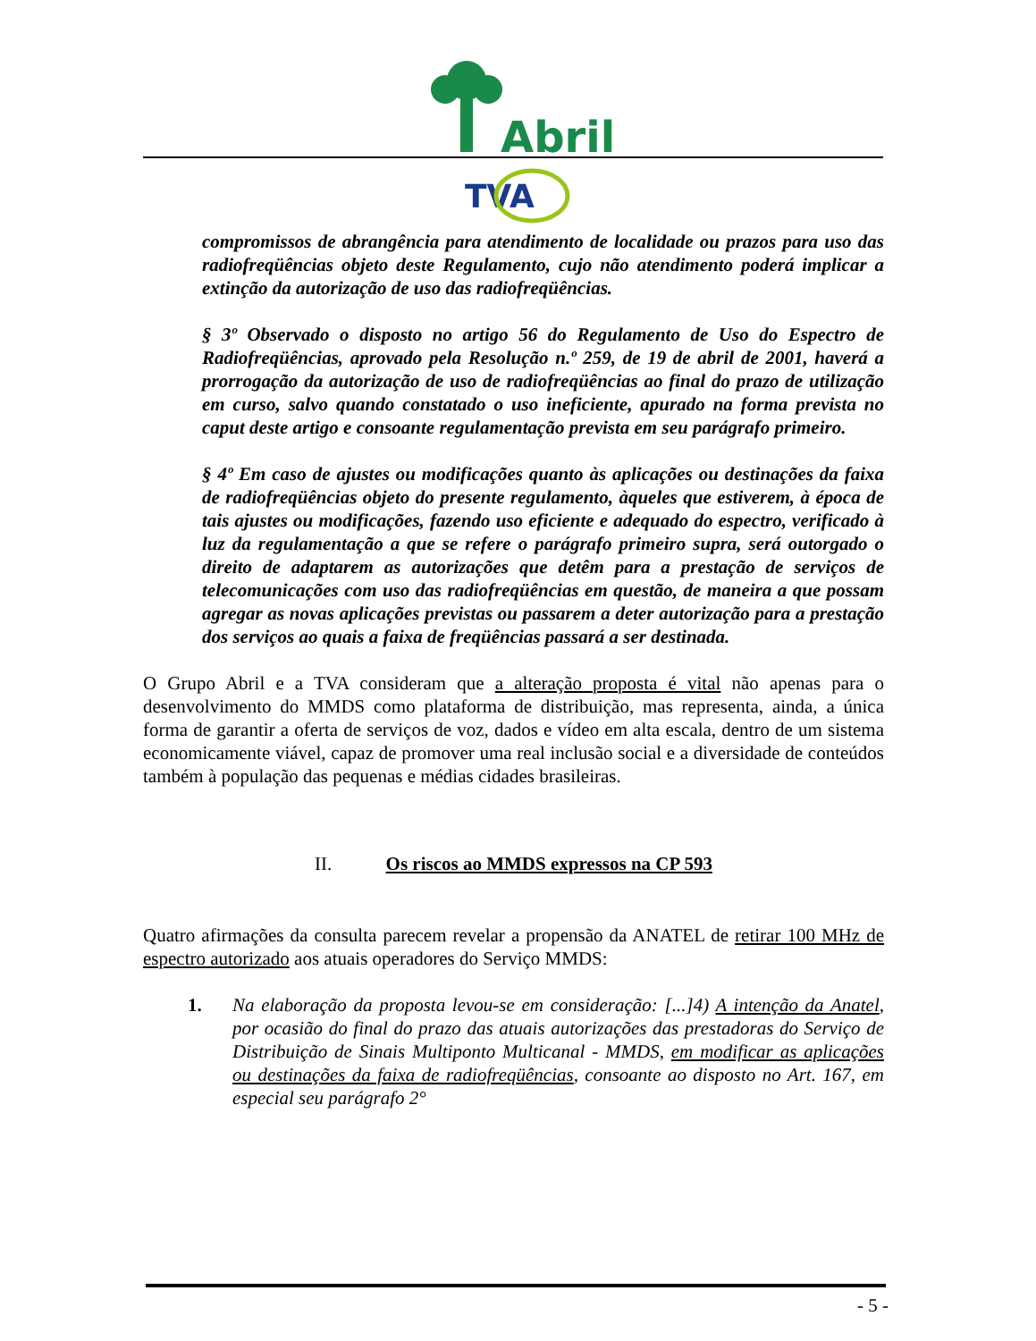Abril
TVA
compromissos de abrangência para atendimento de localidade ou prazos para uso das radiofreqüências objeto deste Regulamento, cujo não atendimento poderá implicar a extinção da autorização de uso das radiofreqüências.
§ 3º Observado o disposto no artigo 56 do Regulamento de Uso do Espectro de Radiofreqüências, aprovado pela Resolução n.º 259, de 19 de abril de 2001, haverá a prorrogação da autorização de uso de radiofreqüências ao final do prazo de utilização em curso, salvo quando constatado o uso ineficiente, apurado na forma prevista no caput deste artigo e consoante regulamentação prevista em seu parágrafo primeiro.
§ 4º Em caso de ajustes ou modificações quanto às aplicações ou destinações da faixa de radiofreqüências objeto do presente regulamento, àqueles que estiverem, à época de tais ajustes ou modificações, fazendo uso eficiente e adequado do espectro, verificado à luz da regulamentação a que se refere o parágrafo primeiro supra, será outorgado o direito de adaptarem as autorizações que detêm para a prestação de serviços de telecomunicações com uso das radiofreqüências em questão, de maneira a que possam agregar as novas aplicações previstas ou passarem a deter autorização para a prestação dos serviços ao quais a faixa de freqüências passará a ser destinada.
O Grupo Abril e a TVA consideram que a alteração proposta é vital não apenas para o desenvolvimento do MMDS como plataforma de distribuição, mas representa, ainda, a única forma de garantir a oferta de serviços de voz, dados e vídeo em alta escala, dentro de um sistema economicamente viável, capaz de promover uma real inclusão social e a diversidade de conteúdos também à população das pequenas e médias cidades brasileiras.
II. Os riscos ao MMDS expressos na CP 593
Quatro afirmações da consulta parecem revelar a propensão da ANATEL de retirar 100 MHz de espectro autorizado aos atuais operadores do Serviço MMDS:
1. Na elaboração da proposta levou-se em consideração: [...]4) A intenção da Anatel, por ocasião do final do prazo das atuais autorizações das prestadoras do Serviço de Distribuição de Sinais Multiponto Multicanal - MMDS, em modificar as aplicações ou destinações da faixa de radiofreqüências, consoante ao disposto no Art. 167, em especial seu parágrafo 2°
- 5 -